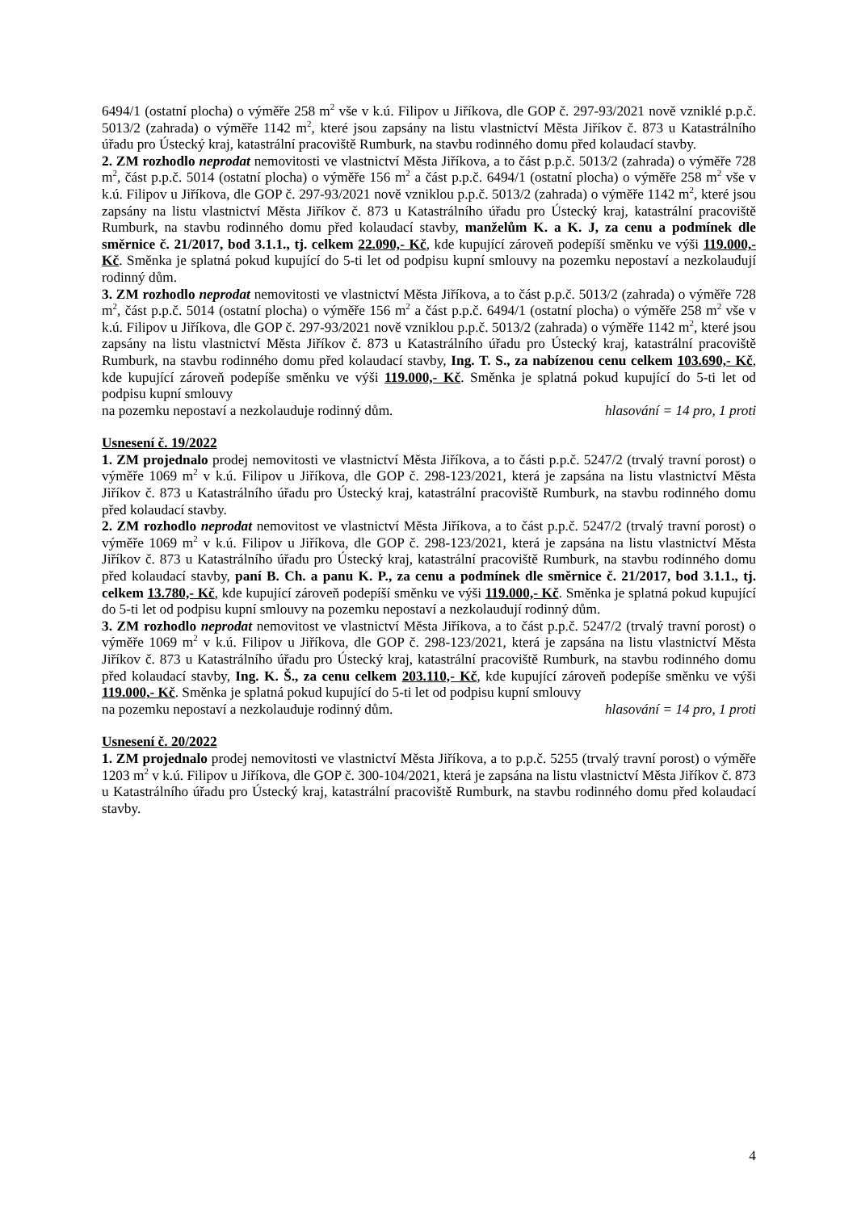6494/1 (ostatní plocha) o výměře 258 m<sup>2</sup> vše v k.ú. Filipov u Jiříkova, dle GOP č. 297-93/2021 nově vzniklé p.p.č. 5013/2 (zahrada) o výměře 1142 m<sup>2</sup>, které jsou zapsány na listu vlastnictví Města Jiříkov č. 873 u Katastrálního úřadu pro Ústecký kraj, katastrální pracoviště Rumburk, na stavbu rodinného domu před kolaudací stavby.
2. ZM rozhodlo neprodat nemovitosti ve vlastnictví Města Jiříkova, a to část p.p.č. 5013/2 (zahrada) o výměře 728 m<sup>2</sup>, část p.p.č. 5014 (ostatní plocha) o výměře 156 m<sup>2</sup> a část p.p.č. 6494/1 (ostatní plocha) o výměře 258 m<sup>2</sup> vše v k.ú. Filipov u Jiříkova, dle GOP č. 297-93/2021 nově vzniklou p.p.č. 5013/2 (zahrada) o výměře 1142 m<sup>2</sup>, které jsou zapsány na listu vlastnictví Města Jiříkov č. 873 u Katastrálního úřadu pro Ústecký kraj, katastrální pracoviště Rumburk, na stavbu rodinného domu před kolaudací stavby, manželům K. a K. J, za cenu a podmínek dle směrnice č. 21/2017, bod 3.1.1., tj. celkem 22.090,- Kč, kde kupující zároveň podepíší směnku ve výši 119.000,- Kč. Směnka je splatná pokud kupující do 5-ti let od podpisu kupní smlouvy na pozemku nepostaví a nezkolaudují rodinný dům.
3. ZM rozhodlo neprodat nemovitosti ve vlastnictví Města Jiříkova, a to část p.p.č. 5013/2 (zahrada) o výměře 728 m<sup>2</sup>, část p.p.č. 5014 (ostatní plocha) o výměře 156 m<sup>2</sup> a část p.p.č. 6494/1 (ostatní plocha) o výměře 258 m<sup>2</sup> vše v k.ú. Filipov u Jiříkova, dle GOP č. 297-93/2021 nově vzniklou p.p.č. 5013/2 (zahrada) o výměře 1142 m<sup>2</sup>, které jsou zapsány na listu vlastnictví Města Jiříkov č. 873 u Katastrálního úřadu pro Ústecký kraj, katastrální pracoviště Rumburk, na stavbu rodinného domu před kolaudací stavby, Ing. T. S., za nabízenou cenu celkem 103.690,- Kč, kde kupující zároveň podepíše směnku ve výši 119.000,- Kč. Směnka je splatná pokud kupující do 5-ti let od podpisu kupní smlouvy
na pozemku nepostaví a nezkolauduje rodinný dům. hlasování = 14 pro, 1 proti
Usnesení č. 19/2022
1. ZM projednalo prodej nemovitosti ve vlastnictví Města Jiříkova, a to části p.p.č. 5247/2 (trvalý travní porost) o výměře 1069 m<sup>2</sup> v k.ú. Filipov u Jiříkova, dle GOP č. 298-123/2021, která je zapsána na listu vlastnictví Města Jiříkov č. 873 u Katastrálního úřadu pro Ústecký kraj, katastrální pracoviště Rumburk, na stavbu rodinného domu před kolaudací stavby.
2. ZM rozhodlo neprodat nemovitost ve vlastnictví Města Jiříkova, a to část p.p.č. 5247/2 (trvalý travní porost) o výměře 1069 m<sup>2</sup> v k.ú. Filipov u Jiříkova, dle GOP č. 298-123/2021, která je zapsána na listu vlastnictví Města Jiříkov č. 873 u Katastrálního úřadu pro Ústecký kraj, katastrální pracoviště Rumburk, na stavbu rodinného domu před kolaudací stavby, paní B. Ch. a panu K. P., za cenu a podmínek dle směrnice č. 21/2017, bod 3.1.1., tj. celkem 13.780,- Kč, kde kupující zároveň podepíší směnku ve výši 119.000,- Kč. Směnka je splatná pokud kupující do 5-ti let od podpisu kupní smlouvy na pozemku nepostaví a nezkolaudují rodinný dům.
3. ZM rozhodlo neprodat nemovitost ve vlastnictví Města Jiříkova, a to část p.p.č. 5247/2 (trvalý travní porost) o výměře 1069 m<sup>2</sup> v k.ú. Filipov u Jiříkova, dle GOP č. 298-123/2021, která je zapsána na listu vlastnictví Města Jiříkov č. 873 u Katastrálního úřadu pro Ústecký kraj, katastrální pracoviště Rumburk, na stavbu rodinného domu před kolaudací stavby, Ing. K. Š., za cenu celkem 203.110,- Kč, kde kupující zároveň podepíše směnku ve výši 119.000,- Kč. Směnka je splatná pokud kupující do 5-ti let od podpisu kupní smlouvy
na pozemku nepostaví a nezkolauduje rodinný dům. hlasování = 14 pro, 1 proti
Usnesení č. 20/2022
1. ZM projednalo prodej nemovitosti ve vlastnictví Města Jiříkova, a to p.p.č. 5255 (trvalý travní porost) o výměře 1203 m<sup>2</sup> v k.ú. Filipov u Jiříkova, dle GOP č. 300-104/2021, která je zapsána na listu vlastnictví Města Jiříkov č. 873 u Katastrálního úřadu pro Ústecký kraj, katastrální pracoviště Rumburk, na stavbu rodinného domu před kolaudací stavby.
4